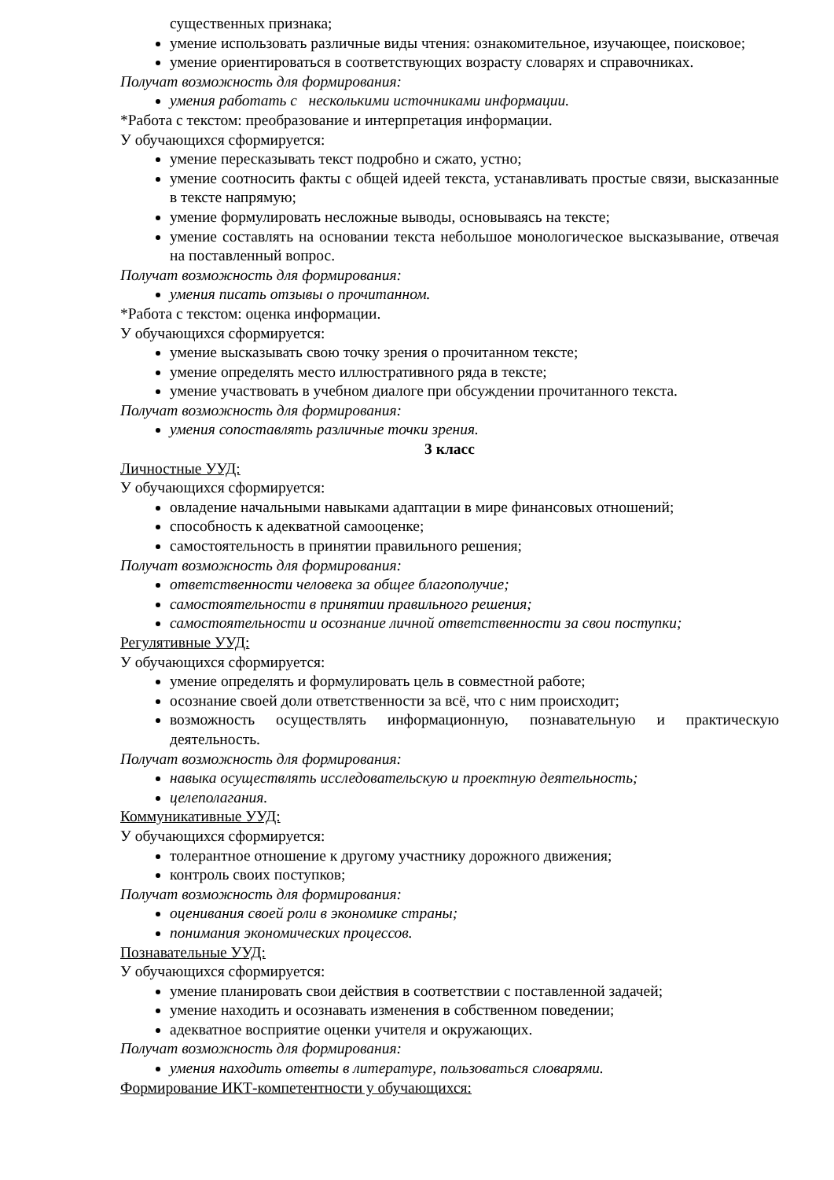существенных признака;
умение использовать различные виды чтения: ознакомительное, изучающее, поисковое;
умение ориентироваться в соответствующих возрасту словарях и справочниках.
Получат возможность для формирования:
умения работать с несколькими источниками информации.
*Работа с текстом: преобразование и интерпретация информации.
У обучающихся сформируется:
умение пересказывать текст подробно и сжато, устно;
умение соотносить факты с общей идеей текста, устанавливать простые связи, высказанные в тексте напрямую;
умение формулировать несложные выводы, основываясь на тексте;
умение составлять на основании текста небольшое монологическое высказывание, отвечая на поставленный вопрос.
Получат возможность для формирования:
умения писать отзывы о прочитанном.
*Работа с текстом: оценка информации.
У обучающихся сформируется:
умение высказывать свою точку зрения о прочитанном тексте;
умение определять место иллюстративного ряда в тексте;
умение участвовать в учебном диалоге при обсуждении прочитанного текста.
Получат возможность для формирования:
умения сопоставлять различные точки зрения.
3 класс
Личностные УУД:
У обучающихся сформируется:
овладение начальными навыками адаптации в мире финансовых отношений;
способность к адекватной самооценке;
самостоятельность в принятии правильного решения;
Получат возможность для формирования:
ответственности человека за общее благополучие;
самостоятельности в принятии правильного решения;
самостоятельности и осознание личной ответственности за свои поступки;
Регулятивные УУД:
У обучающихся сформируется:
умение определять и формулировать цель в совместной работе;
осознание своей доли ответственности за всё, что с ним происходит;
возможность осуществлять информационную, познавательную и практическую деятельность.
Получат возможность для формирования:
навыка осуществлять исследовательскую и проектную деятельность;
целеполагания.
Коммуникативные УУД:
У обучающихся сформируется:
толерантное отношение к другому участнику дорожного движения;
контроль своих поступков;
Получат возможность для формирования:
оценивания своей роли в экономике страны;
понимания экономических процессов.
Познавательные УУД:
У обучающихся сформируется:
умение планировать свои действия в соответствии с поставленной задачей;
умение находить и осознавать изменения в собственном поведении;
адекватное восприятие оценки учителя и окружающих.
Получат возможность для формирования:
умения находить ответы в литературе, пользоваться словарями.
Формирование ИКТ-компетентности у обучающихся: